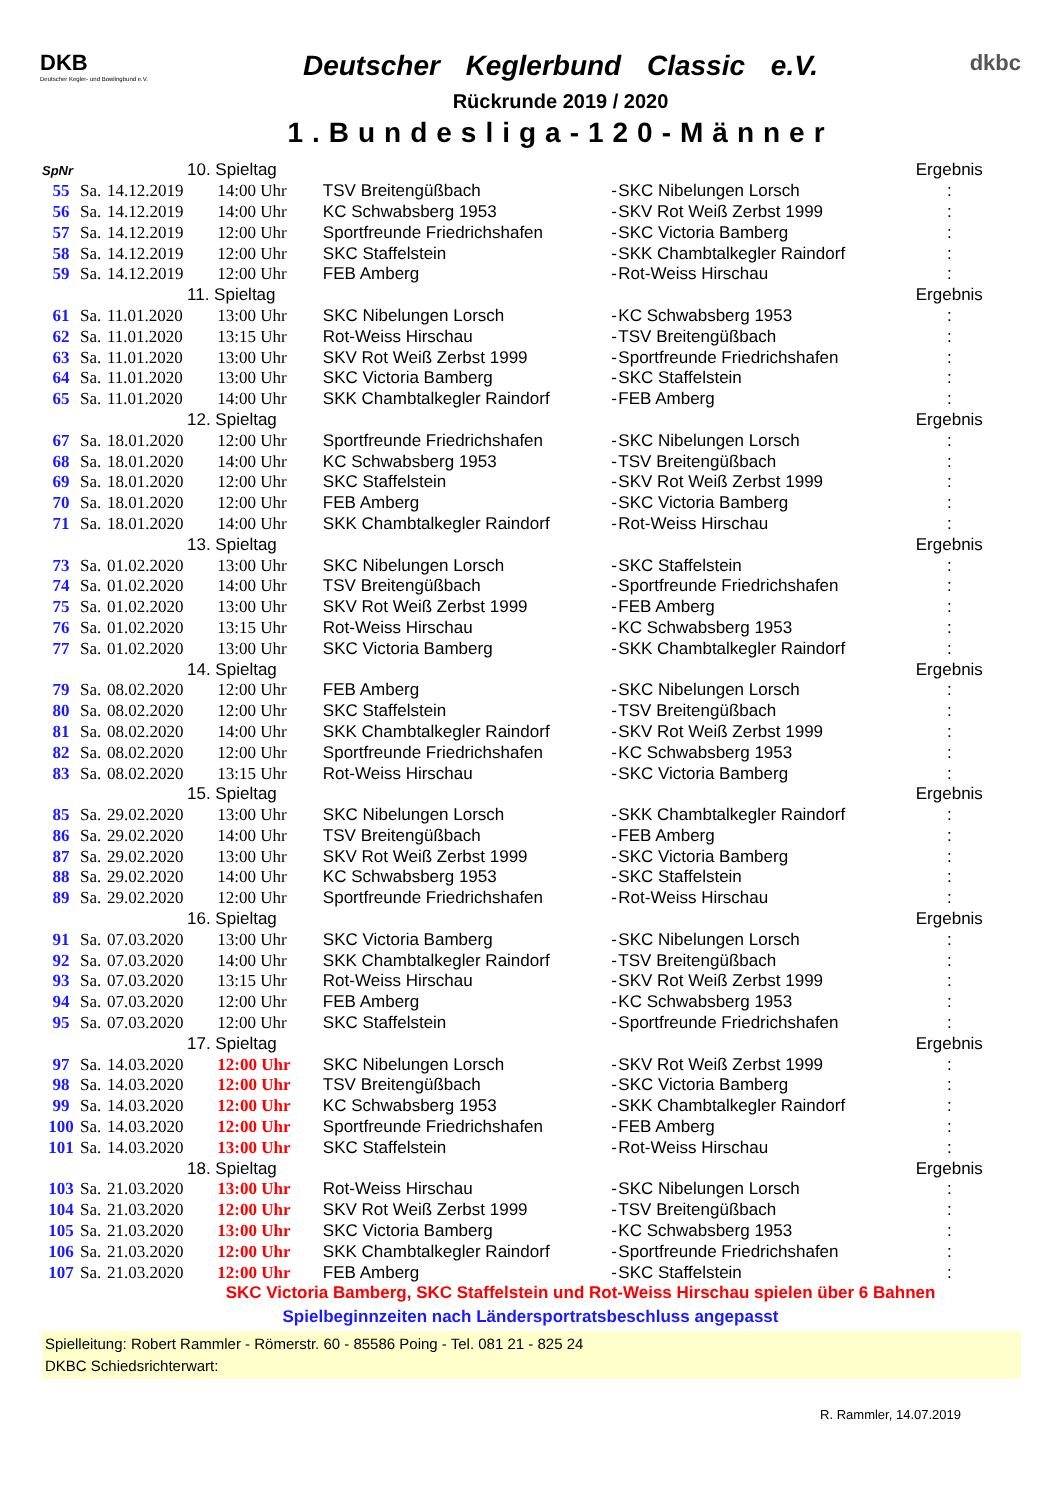DKB
Deutscher Kegler- und Bowlingbund e.V.
Deutscher Keglerbund Classic e.V.
Rückrunde 2019 / 2020
1.Bundesliga-120-Männer
dkbc
| SpNr | | 10. Spieltag | | | | | Ergebnis |
| 55 | Sa. | 14.12.2019 | 14:00 Uhr | TSV Breitengüßbach | - | SKC Nibelungen Lorsch | : |
| 56 | Sa. | 14.12.2019 | 14:00 Uhr | KC Schwabsberg 1953 | - | SKV Rot Weiß Zerbst 1999 | : |
| 57 | Sa. | 14.12.2019 | 12:00 Uhr | Sportfreunde Friedrichshafen | - | SKC Victoria Bamberg | : |
| 58 | Sa. | 14.12.2019 | 12:00 Uhr | SKC Staffelstein | - | SKK Chambtalkegler Raindorf | : |
| 59 | Sa. | 14.12.2019 | 12:00 Uhr | FEB Amberg | - | Rot-Weiss Hirschau | : |
| | | 11. Spieltag | | | | | Ergebnis |
| 61 | Sa. | 11.01.2020 | 13:00 Uhr | SKC Nibelungen Lorsch | - | KC Schwabsberg 1953 | : |
| 62 | Sa. | 11.01.2020 | 13:15 Uhr | Rot-Weiss Hirschau | - | TSV Breitengüßbach | : |
| 63 | Sa. | 11.01.2020 | 13:00 Uhr | SKV Rot Weiß Zerbst 1999 | - | Sportfreunde Friedrichshafen | : |
| 64 | Sa. | 11.01.2020 | 13:00 Uhr | SKC Victoria Bamberg | - | SKC Staffelstein | : |
| 65 | Sa. | 11.01.2020 | 14:00 Uhr | SKK Chambtalkegler Raindorf | - | FEB Amberg | : |
| | | 12. Spieltag | | | | | Ergebnis |
| 67 | Sa. | 18.01.2020 | 12:00 Uhr | Sportfreunde Friedrichshafen | - | SKC Nibelungen Lorsch | : |
| 68 | Sa. | 18.01.2020 | 14:00 Uhr | KC Schwabsberg 1953 | - | TSV Breitengüßbach | : |
| 69 | Sa. | 18.01.2020 | 12:00 Uhr | SKC Staffelstein | - | SKV Rot Weiß Zerbst 1999 | : |
| 70 | Sa. | 18.01.2020 | 12:00 Uhr | FEB Amberg | - | SKC Victoria Bamberg | : |
| 71 | Sa. | 18.01.2020 | 14:00 Uhr | SKK Chambtalkegler Raindorf | - | Rot-Weiss Hirschau | : |
| | | 13. Spieltag | | | | | Ergebnis |
| 73 | Sa. | 01.02.2020 | 13:00 Uhr | SKC Nibelungen Lorsch | - | SKC Staffelstein | : |
| 74 | Sa. | 01.02.2020 | 14:00 Uhr | TSV Breitengüßbach | - | Sportfreunde Friedrichshafen | : |
| 75 | Sa. | 01.02.2020 | 13:00 Uhr | SKV Rot Weiß Zerbst 1999 | - | FEB Amberg | : |
| 76 | Sa. | 01.02.2020 | 13:15 Uhr | Rot-Weiss Hirschau | - | KC Schwabsberg 1953 | : |
| 77 | Sa. | 01.02.2020 | 13:00 Uhr | SKC Victoria Bamberg | - | SKK Chambtalkegler Raindorf | : |
| | | 14. Spieltag | | | | | Ergebnis |
| 79 | Sa. | 08.02.2020 | 12:00 Uhr | FEB Amberg | - | SKC Nibelungen Lorsch | : |
| 80 | Sa. | 08.02.2020 | 12:00 Uhr | SKC Staffelstein | - | TSV Breitengüßbach | : |
| 81 | Sa. | 08.02.2020 | 14:00 Uhr | SKK Chambtalkegler Raindorf | - | SKV Rot Weiß Zerbst 1999 | : |
| 82 | Sa. | 08.02.2020 | 12:00 Uhr | Sportfreunde Friedrichshafen | - | KC Schwabsberg 1953 | : |
| 83 | Sa. | 08.02.2020 | 13:15 Uhr | Rot-Weiss Hirschau | - | SKC Victoria Bamberg | : |
| | | 15. Spieltag | | | | | Ergebnis |
| 85 | Sa. | 29.02.2020 | 13:00 Uhr | SKC Nibelungen Lorsch | - | SKK Chambtalkegler Raindorf | : |
| 86 | Sa. | 29.02.2020 | 14:00 Uhr | TSV Breitengüßbach | - | FEB Amberg | : |
| 87 | Sa. | 29.02.2020 | 13:00 Uhr | SKV Rot Weiß Zerbst 1999 | - | SKC Victoria Bamberg | : |
| 88 | Sa. | 29.02.2020 | 14:00 Uhr | KC Schwabsberg 1953 | - | SKC Staffelstein | : |
| 89 | Sa. | 29.02.2020 | 12:00 Uhr | Sportfreunde Friedrichshafen | - | Rot-Weiss Hirschau | : |
| | | 16. Spieltag | | | | | Ergebnis |
| 91 | Sa. | 07.03.2020 | 13:00 Uhr | SKC Victoria Bamberg | - | SKC Nibelungen Lorsch | : |
| 92 | Sa. | 07.03.2020 | 14:00 Uhr | SKK Chambtalkegler Raindorf | - | TSV Breitengüßbach | : |
| 93 | Sa. | 07.03.2020 | 13:15 Uhr | Rot-Weiss Hirschau | - | SKV Rot Weiß Zerbst 1999 | : |
| 94 | Sa. | 07.03.2020 | 12:00 Uhr | FEB Amberg | - | KC Schwabsberg 1953 | : |
| 95 | Sa. | 07.03.2020 | 12:00 Uhr | SKC Staffelstein | - | Sportfreunde Friedrichshafen | : |
| | | 17. Spieltag | | | | | Ergebnis |
| 97 | Sa. | 14.03.2020 | 12:00 Uhr | SKC Nibelungen Lorsch | - | SKV Rot Weiß Zerbst 1999 | : |
| 98 | Sa. | 14.03.2020 | 12:00 Uhr | TSV Breitengüßbach | - | SKC Victoria Bamberg | : |
| 99 | Sa. | 14.03.2020 | 12:00 Uhr | KC Schwabsberg 1953 | - | SKK Chambtalkegler Raindorf | : |
| 100 | Sa. | 14.03.2020 | 12:00 Uhr | Sportfreunde Friedrichshafen | - | FEB Amberg | : |
| 101 | Sa. | 14.03.2020 | 13:00 Uhr | SKC Staffelstein | - | Rot-Weiss Hirschau | : |
| | | 18. Spieltag | | | | | Ergebnis |
| 103 | Sa. | 21.03.2020 | 13:00 Uhr | Rot-Weiss Hirschau | - | SKC Nibelungen Lorsch | : |
| 104 | Sa. | 21.03.2020 | 12:00 Uhr | SKV Rot Weiß Zerbst 1999 | - | TSV Breitengüßbach | : |
| 105 | Sa. | 21.03.2020 | 13:00 Uhr | SKC Victoria Bamberg | - | KC Schwabsberg 1953 | : |
| 106 | Sa. | 21.03.2020 | 12:00 Uhr | SKK Chambtalkegler Raindorf | - | Sportfreunde Friedrichshafen | : |
| 107 | Sa. | 21.03.2020 | 12:00 Uhr | FEB Amberg | - | SKC Staffelstein | : |
SKC Victoria Bamberg, SKC Staffelstein und Rot-Weiss Hirschau spielen über 6 Bahnen
Spielbeginnzeiten nach Ländersportratsbeschluss angepasst
Spielleitung: Robert Rammler - Römerstr. 60 - 85586 Poing - Tel. 081 21 - 825 24
DKBC Schiedsrichterwart:
R. Rammler, 14.07.2019